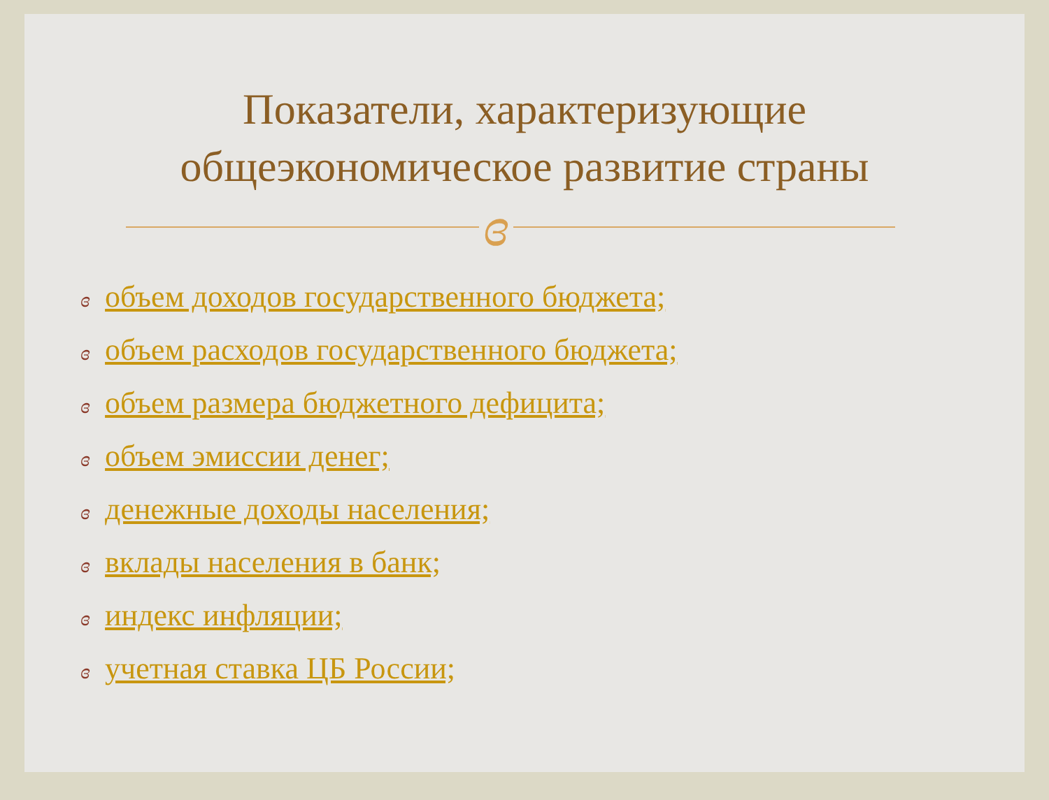Показатели, характеризующие
общеэкономическое развитие страны
ɞ
ɞ объем доходов государственного бюджета;
ɞ объем расходов государственного бюджета;
ɞ объем размера бюджетного дефицита;
ɞ объем эмиссии денег;
ɞ денежные доходы населения;
ɞ вклады населения в банк;
ɞ индекс инфляции;
ɞ учетная ставка ЦБ России;